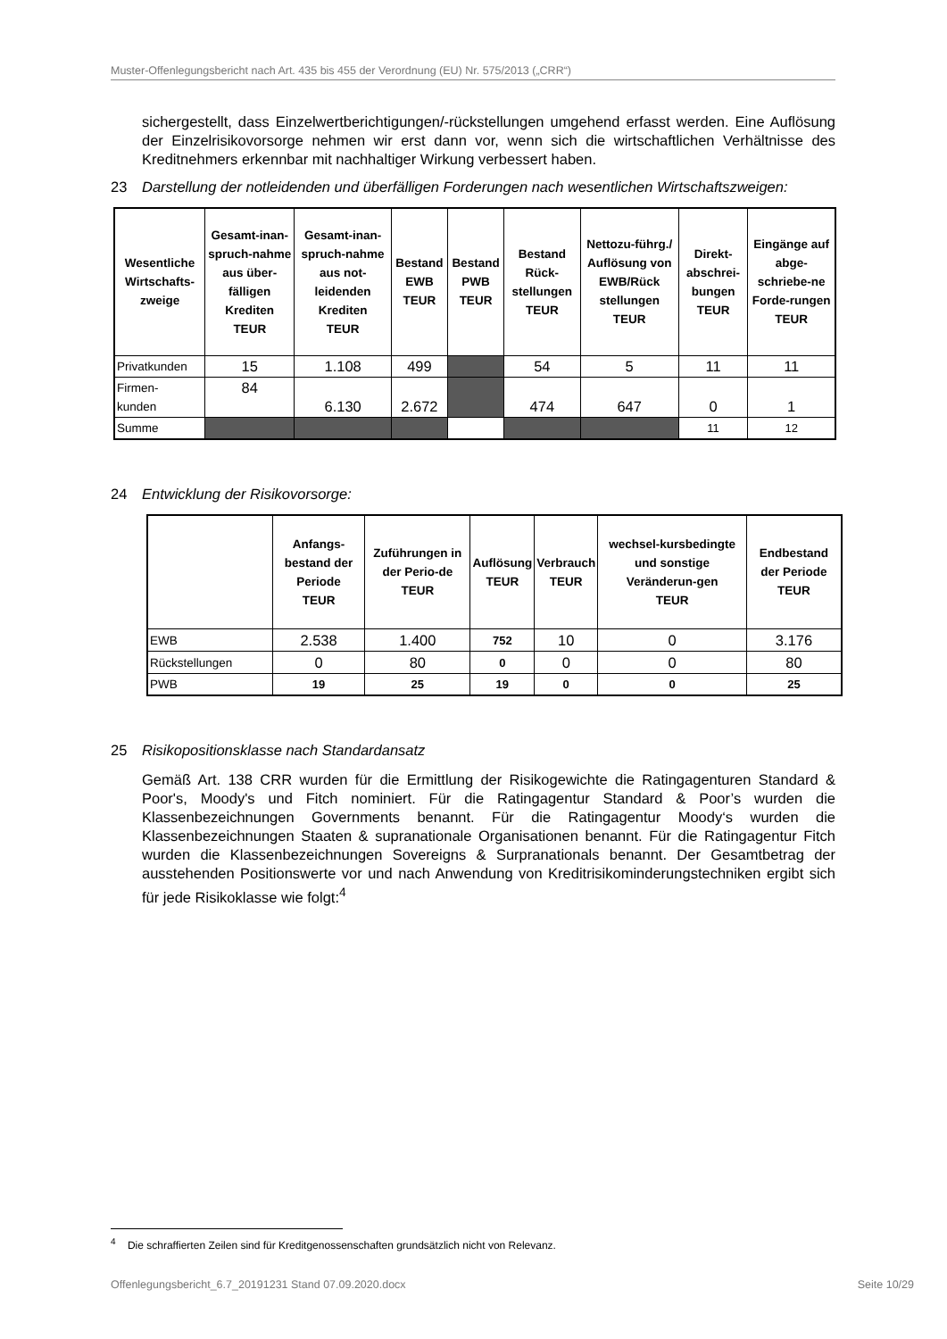Muster-Offenlegungsbericht nach Art. 435 bis 455 der Verordnung (EU) Nr. 575/2013 („CRR“)
sichergestellt, dass Einzelwertberichtigungen/-rückstellungen umgehend erfasst werden. Eine Auflösung der Einzelrisikovorsorge nehmen wir erst dann vor, wenn sich die wirtschaftlichen Verhältnisse des Kreditnehmers erkennbar mit nachhaltiger Wirkung verbessert haben.
23 Darstellung der notleidenden und überfälligen Forderungen nach wesentlichen Wirtschaftszweigen:
| Wesentliche Wirtschafts-zweige | Gesamt-inan-spruch-nahme aus über-fälligen Krediten TEUR | Gesamt-inan-spruch-nahme aus not-leidenden Krediten TEUR | Bestand EWB TEUR | Bestand PWB TEUR | Bestand Rück-stellungen TEUR | Nettozu-führg./ Auflösung von EWB/Rück stellungen TEUR | Direkt-abschrei-bungen TEUR | Eingänge auf abge-schriebe-ne Forde-rungen TEUR |
| --- | --- | --- | --- | --- | --- | --- | --- | --- |
| Privatkunden | 15 | 1.108 | 499 | | 54 | 5 | 11 | 11 |
| Firmen- kunden | 84 | 6.130 | 2.672 | | 474 | 647 | 0 | 1 |
| Summe | | | | | | | 11 | 12 |
24 Entwicklung der Risikovorsorge:
| | Anfangs-bestand der Periode TEUR | Zuführungen in der Perio-de TEUR | Auflösung TEUR | Verbrauch TEUR | wechsel-kursbedingte und sonstige Veränderun-gen TEUR | Endbestand der Periode TEUR |
| --- | --- | --- | --- | --- | --- | --- |
| EWB | 2.538 | 1.400 | 752 | 10 | 0 | 3.176 |
| Rückstellungen | 0 | 80 | 0 | 0 | 0 | 80 |
| PWB | 19 | 25 | 19 | 0 | 0 | 25 |
25 Risikopositionsklasse nach Standardansatz
Gemäß Art. 138 CRR wurden für die Ermittlung der Risikogewichte die Ratingagenturen Standard & Poor's, Moody's und Fitch nominiert. Für die Ratingagentur Standard & Poor’s wurden die Klassenbezeichnungen Governments benannt. Für die Ratingagentur Moody‘s wurden die Klassenbezeichnungen Staaten & supranationale Organisationen benannt. Für die Ratingagentur Fitch wurden die Klassenbezeichnungen Sovereigns & Surpranationals benannt. Der Gesamtbetrag der ausstehenden Positionswerte vor und nach Anwendung von Kreditrisikominderungstechniken ergibt sich für jede Risikoklasse wie folgt:<sup>4</sup>
<sup>4</sup> Die schraffierten Zeilen sind für Kreditgenossenschaften grundsätzlich nicht von Relevanz.
Offenlegungsbericht_6.7_20191231 Stand 07.09.2020.docx Seite 10/29